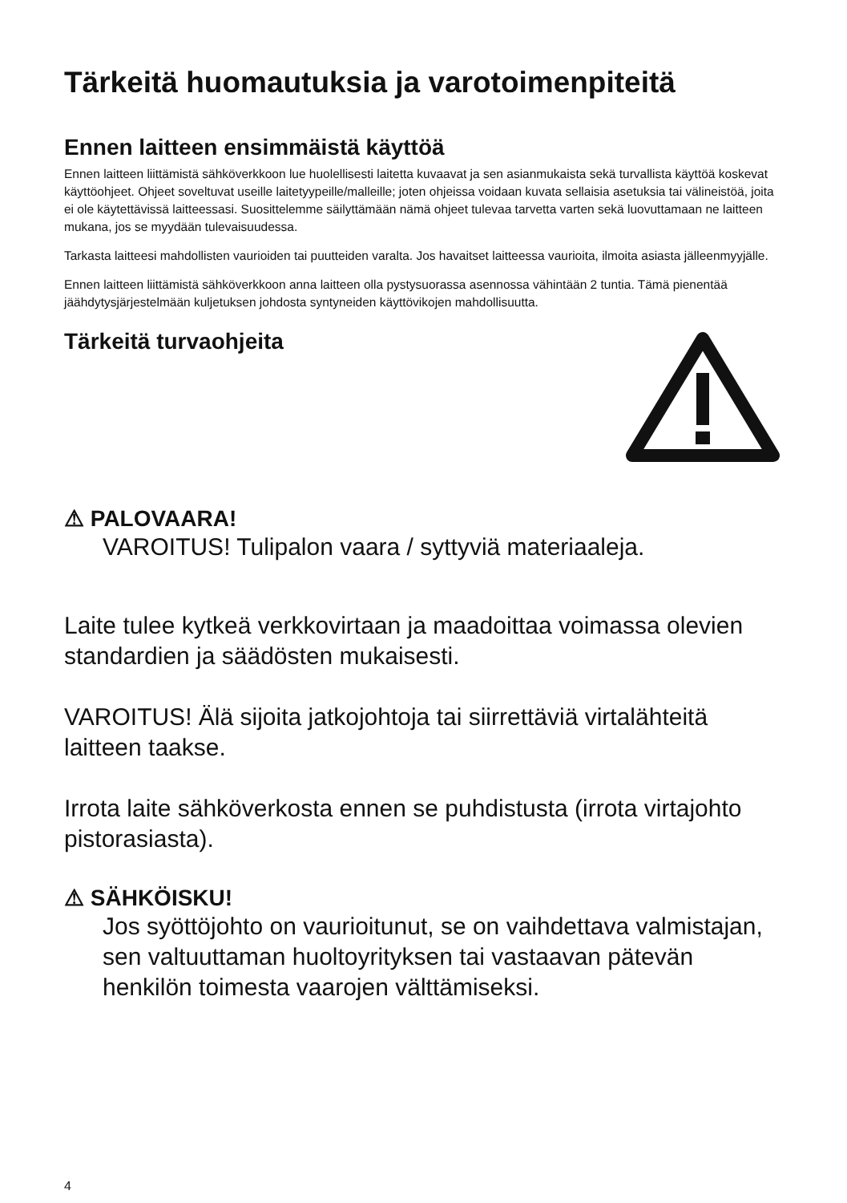Tärkeitä huomautuksia ja varotoimenpiteitä
Ennen laitteen ensimmäistä käyttöä
Ennen laitteen liittämistä sähköverkkoon lue huolellisesti laitetta kuvaavat ja sen asianmukaista sekä turvallista käyttöä koskevat käyttöohjeet. Ohjeet soveltuvat useille laitetyypeille/malleille; joten ohjeissa voidaan kuvata sellaisia asetuksia tai välineistöä, joita ei ole käytettävissä laitteessasi. Suosittelemme säilyttämään nämä ohjeet tulevaa tarvetta varten sekä luovuttamaan ne laitteen mukana, jos se myydään tulevaisuudessa.
Tarkasta laitteesi mahdollisten vaurioiden tai puutteiden varalta. Jos havaitset laitteessa vaurioita, ilmoita asiasta jälleenmyyjälle.
Ennen laitteen liittämistä sähköverkkoon anna laitteen olla pystysuorassa asennossa vähintään 2 tuntia. Tämä pienentää jäähdytysjärjestelmään kuljetuksen johdosta syntyneiden käyttövikojen mahdollisuutta.
Tärkeitä turvaohjeita
⚠ PALOVAARA!
VAROITUS! Tulipalon vaara / syttyviä materiaaleja.
Laite tulee kytkeä verkkovirtaan ja maadoittaa voimassa olevien standardien ja säädösten mukaisesti.
VAROITUS! Älä sijoita jatkojohtoja tai siirrettäviä virtalähteitä laitteen taakse.
Irrota laite sähköverkosta ennen se puhdistusta (irrota virtajohto pistorasiasta).
⚠ SÄHKÖISKU!
Jos syöttöjohto on vaurioitunut, se on vaihdettava valmistajan, sen valtuuttaman huoltoyrityksen tai vastaavan pätevän henkilön toimesta vaarojen välttämiseksi.
4